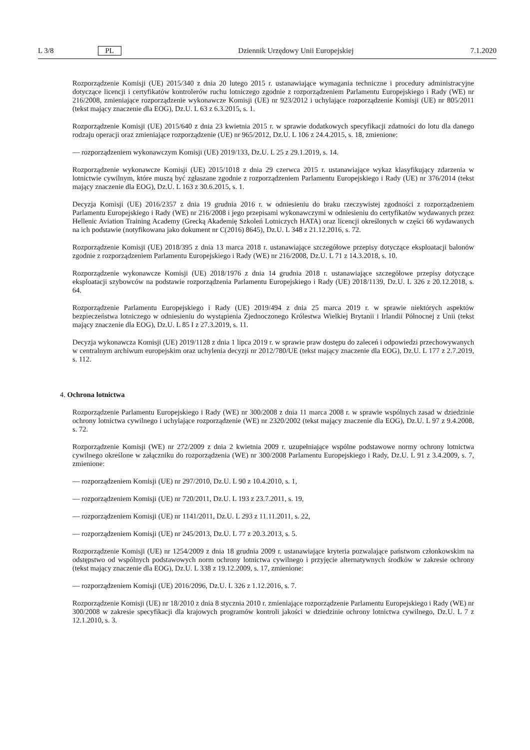L 3/8 PL Dziennik Urzędowy Unii Europejskiej 7.1.2020
Rozporządzenie Komisji (UE) 2015/340 z dnia 20 lutego 2015 r. ustanawiające wymagania techniczne i procedury administracyjne dotyczące licencji i certyfikatów kontrolerów ruchu lotniczego zgodnie z rozporządzeniem Parlamentu Europejskiego i Rady (WE) nr 216/2008, zmieniające rozporządzenie wykonawcze Komisji (UE) nr 923/2012 i uchylające rozporządzenie Komisji (UE) nr 805/2011 (tekst mający znaczenie dla EOG), Dz.U. L 63 z 6.3.2015, s. 1.
Rozporządzenie Komisji (UE) 2015/640 z dnia 23 kwietnia 2015 r. w sprawie dodatkowych specyfikacji zdatności do lotu dla danego rodzaju operacji oraz zmieniające rozporządzenie (UE) nr 965/2012, Dz.U. L 106 z 24.4.2015, s. 18, zmienione:
— rozporządzeniem wykonawczym Komisji (UE) 2019/133, Dz.U. L 25 z 29.1.2019, s. 14.
Rozporządzenie wykonawcze Komisji (UE) 2015/1018 z dnia 29 czerwca 2015 r. ustanawiające wykaz klasyfikujący zdarzenia w lotnictwie cywilnym, które muszą być zgłaszane zgodnie z rozporządzeniem Parlamentu Europejskiego i Rady (UE) nr 376/2014 (tekst mający znaczenie dla EOG), Dz.U. L 163 z 30.6.2015, s. 1.
Decyzja Komisji (UE) 2016/2357 z dnia 19 grudnia 2016 r. w odniesieniu do braku rzeczywistej zgodności z rozporządzeniem Parlamentu Europejskiego i Rady (WE) nr 216/2008 i jego przepisami wykonawczymi w odniesieniu do certyfikatów wydawanych przez Hellenic Aviation Training Academy (Grecką Akademię Szkoleń Lotniczych HATA) oraz licencji określonych w części 66 wydawanych na ich podstawie (notyfikowana jako dokument nr C(2016) 8645), Dz.U. L 348 z 21.12.2016, s. 72.
Rozporządzenie Komisji (UE) 2018/395 z dnia 13 marca 2018 r. ustanawiające szczegółowe przepisy dotyczące eksploatacji balonów zgodnie z rozporządzeniem Parlamentu Europejskiego i Rady (WE) nr 216/2008, Dz.U. L 71 z 14.3.2018, s. 10.
Rozporządzenie wykonawcze Komisji (UE) 2018/1976 z dnia 14 grudnia 2018 r. ustanawiające szczegółowe przepisy dotyczące eksploatacji szybowców na podstawie rozporządzenia Parlamentu Europejskiego i Rady (UE) 2018/1139, Dz.U. L 326 z 20.12.2018, s. 64.
Rozporządzenie Parlamentu Europejskiego i Rady (UE) 2019/494 z dnia 25 marca 2019 r. w sprawie niektórych aspektów bezpieczeństwa lotniczego w odniesieniu do wystąpienia Zjednoczonego Królestwa Wielkiej Brytanii i Irlandii Północnej z Unii (tekst mający znaczenie dla EOG), Dz.U. L 85 I z 27.3.2019, s. 11.
Decyzja wykonawcza Komisji (UE) 2019/1128 z dnia 1 lipca 2019 r. w sprawie praw dostępu do zaleceń i odpowiedzi przechowywanych w centralnym archiwum europejskim oraz uchylenia decyzji nr 2012/780/UE (tekst mający znaczenie dla EOG), Dz.U. L 177 z 2.7.2019, s. 112.
4. Ochrona lotnictwa
Rozporządzenie Parlamentu Europejskiego i Rady (WE) nr 300/2008 z dnia 11 marca 2008 r. w sprawie wspólnych zasad w dziedzinie ochrony lotnictwa cywilnego i uchylające rozporządzenie (WE) nr 2320/2002 (tekst mający znaczenie dla EOG), Dz.U. L 97 z 9.4.2008, s. 72.
Rozporządzenie Komisji (WE) nr 272/2009 z dnia 2 kwietnia 2009 r. uzupełniające wspólne podstawowe normy ochrony lotnictwa cywilnego określone w załączniku do rozporządzenia (WE) nr 300/2008 Parlamentu Europejskiego i Rady, Dz.U. L 91 z 3.4.2009, s. 7, zmienione:
— rozporządzeniem Komisji (UE) nr 297/2010, Dz.U. L 90 z 10.4.2010, s. 1,
— rozporządzeniem Komisji (UE) nr 720/2011, Dz.U. L 193 z 23.7.2011, s. 19,
— rozporządzeniem Komisji (UE) nr 1141/2011, Dz.U. L 293 z 11.11.2011, s. 22,
— rozporządzeniem Komisji (UE) nr 245/2013, Dz.U. L 77 z 20.3.2013, s. 5.
Rozporządzenie Komisji (UE) nr 1254/2009 z dnia 18 grudnia 2009 r. ustanawiające kryteria pozwalające państwom członkowskim na odstępstwo od wspólnych podstawowych norm ochrony lotnictwa cywilnego i przyjęcie alternatywnych środków w zakresie ochrony (tekst mający znaczenie dla EOG), Dz.U. L 338 z 19.12.2009, s. 17, zmienione:
— rozporządzeniem Komisji (UE) 2016/2096, Dz.U. L 326 z 1.12.2016, s. 7.
Rozporządzenie Komisji (UE) nr 18/2010 z dnia 8 stycznia 2010 r. zmieniające rozporządzenie Parlamentu Europejskiego i Rady (WE) nr 300/2008 w zakresie specyfikacji dla krajowych programów kontroli jakości w dziedzinie ochrony lotnictwa cywilnego, Dz.U. L 7 z 12.1.2010, s. 3.